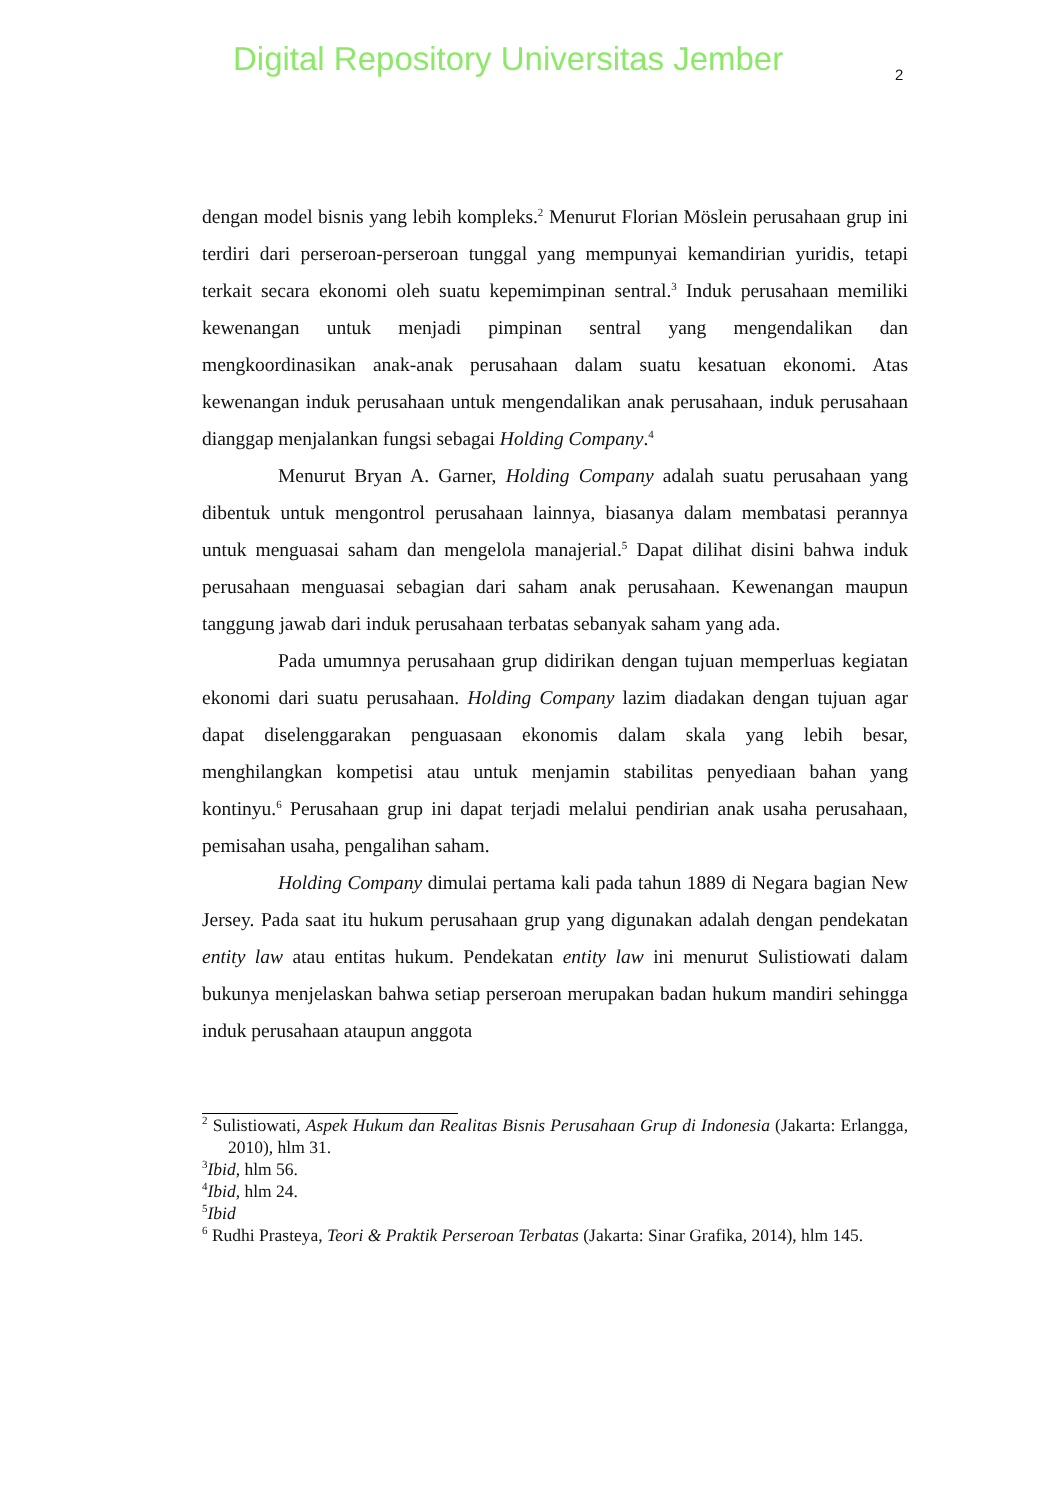Digital Repository Universitas Jember
2
dengan model bisnis yang lebih kompleks.<sup>2</sup> Menurut Florian Möslein perusahaan grup ini terdiri dari perseroan-perseroan tunggal yang mempunyai kemandirian yuridis, tetapi terkait secara ekonomi oleh suatu kepemimpinan sentral.<sup>3</sup> Induk perusahaan memiliki kewenangan untuk menjadi pimpinan sentral yang mengendalikan dan mengkoordinasikan anak-anak perusahaan dalam suatu kesatuan ekonomi. Atas kewenangan induk perusahaan untuk mengendalikan anak perusahaan, induk perusahaan dianggap menjalankan fungsi sebagai Holding Company.<sup>4</sup>
Menurut Bryan A. Garner, Holding Company adalah suatu perusahaan yang dibentuk untuk mengontrol perusahaan lainnya, biasanya dalam membatasi perannya untuk menguasai saham dan mengelola manajerial.<sup>5</sup> Dapat dilihat disini bahwa induk perusahaan menguasai sebagian dari saham anak perusahaan. Kewenangan maupun tanggung jawab dari induk perusahaan terbatas sebanyak saham yang ada.
Pada umumnya perusahaan grup didirikan dengan tujuan memperluas kegiatan ekonomi dari suatu perusahaan. Holding Company lazim diadakan dengan tujuan agar dapat diselenggarakan penguasaan ekonomis dalam skala yang lebih besar, menghilangkan kompetisi atau untuk menjamin stabilitas penyediaan bahan yang kontinyu.<sup>6</sup> Perusahaan grup ini dapat terjadi melalui pendirian anak usaha perusahaan, pemisahan usaha, pengalihan saham.
Holding Company dimulai pertama kali pada tahun 1889 di Negara bagian New Jersey. Pada saat itu hukum perusahaan grup yang digunakan adalah dengan pendekatan entity law atau entitas hukum. Pendekatan entity law ini menurut Sulistiowati dalam bukunya menjelaskan bahwa setiap perseroan merupakan badan hukum mandiri sehingga induk perusahaan ataupun anggota
<sup>2</sup> Sulistiowati, Aspek Hukum dan Realitas Bisnis Perusahaan Grup di Indonesia (Jakarta: Erlangga, 2010), hlm 31.
<sup>3</sup> Ibid, hlm 56.
<sup>4</sup> Ibid, hlm 24.
<sup>5</sup> Ibid
<sup>6</sup> Rudhi Prasteya, Teori & Praktik Perseroan Terbatas (Jakarta: Sinar Grafika, 2014), hlm 145.